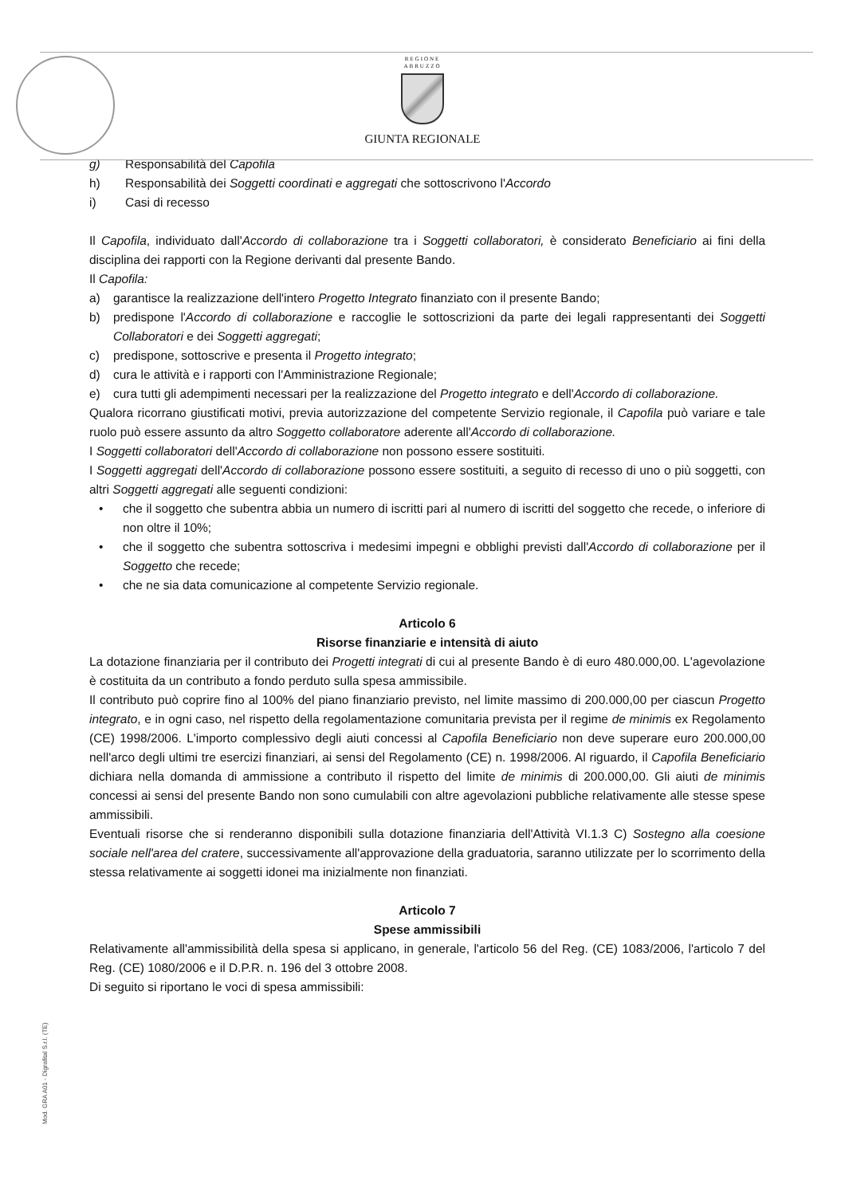REGIONE
ABRUZZO
GIUNTA REGIONALE
g) Responsabilità del Capofila
h) Responsabilità dei Soggetti coordinati e aggregati che sottoscrivono l'Accordo
i) Casi di recesso
Il Capofila, individuato dall'Accordo di collaborazione tra i Soggetti collaboratori, è considerato Beneficiario ai fini della disciplina dei rapporti con la Regione derivanti dal presente Bando.
Il Capofila:
a) garantisce la realizzazione dell'intero Progetto Integrato finanziato con il presente Bando;
b) predispone l'Accordo di collaborazione e raccoglie le sottoscrizioni da parte dei legali rappresentanti dei Soggetti Collaboratori e dei Soggetti aggregati;
c) predispone, sottoscrive e presenta il Progetto integrato;
d) cura le attività e i rapporti con l'Amministrazione Regionale;
e) cura tutti gli adempimenti necessari per la realizzazione del Progetto integrato e dell'Accordo di collaborazione.
Qualora ricorrano giustificati motivi, previa autorizzazione del competente Servizio regionale, il Capofila può variare e tale ruolo può essere assunto da altro Soggetto collaboratore aderente all'Accordo di collaborazione.
I Soggetti collaboratori dell'Accordo di collaborazione non possono essere sostituiti.
I Soggetti aggregati dell'Accordo di collaborazione possono essere sostituiti, a seguito di recesso di uno o più soggetti, con altri Soggetti aggregati alle seguenti condizioni:
• che il soggetto che subentra abbia un numero di iscritti pari al numero di iscritti del soggetto che recede, o inferiore di non oltre il 10%;
• che il soggetto che subentra sottoscriva i medesimi impegni e obblighi previsti dall'Accordo di collaborazione per il Soggetto che recede;
• che ne sia data comunicazione al competente Servizio regionale.
Articolo 6
Risorse finanziarie e intensità di aiuto
La dotazione finanziaria per il contributo dei Progetti integrati di cui al presente Bando è di euro 480.000,00. L'agevolazione è costituita da un contributo a fondo perduto sulla spesa ammissibile.
Il contributo può coprire fino al 100% del piano finanziario previsto, nel limite massimo di 200.000,00 per ciascun Progetto integrato, e in ogni caso, nel rispetto della regolamentazione comunitaria prevista per il regime de minimis ex Regolamento (CE) 1998/2006. L'importo complessivo degli aiuti concessi al Capofila Beneficiario non deve superare euro 200.000,00 nell'arco degli ultimi tre esercizi finanziari, ai sensi del Regolamento (CE) n. 1998/2006. Al riguardo, il Capofila Beneficiario dichiara nella domanda di ammissione a contributo il rispetto del limite de minimis di 200.000,00. Gli aiuti de minimis concessi ai sensi del presente Bando non sono cumulabili con altre agevolazioni pubbliche relativamente alle stesse spese ammissibili.
Eventuali risorse che si renderanno disponibili sulla dotazione finanziaria dell'Attività VI.1.3 C) Sostegno alla coesione sociale nell'area del cratere, successivamente all'approvazione della graduatoria, saranno utilizzate per lo scorrimento della stessa relativamente ai soggetti idonei ma inizialmente non finanziati.
Articolo 7
Spese ammissibili
Relativamente all'ammissibilità della spesa si applicano, in generale, l'articolo 56 del Reg. (CE) 1083/2006, l'articolo 7 del Reg. (CE) 1080/2006 e il D.P.R. n. 196 del 3 ottobre 2008.
Di seguito si riportano le voci di spesa ammissibili:
Mod. GRA A01 - Digrafital S.r.l. (TE)